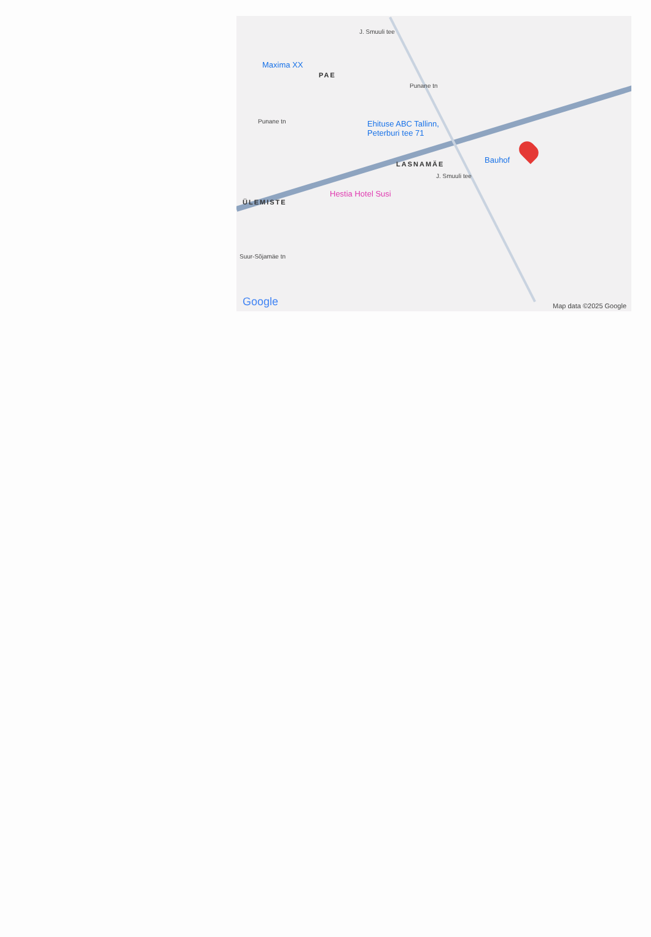Maxima XX
PAE
Punane tn
Punane tn Ehituse ABC Tallinn,
Peterburi tee 71
LASNAMÄE Bauhof
Hestia Hotel Susi
ÜLEMISTE
J. Smuuli tee
J. Smuuli tee
Suur-Sõjamäe tn
Google Map data ©2025 Google